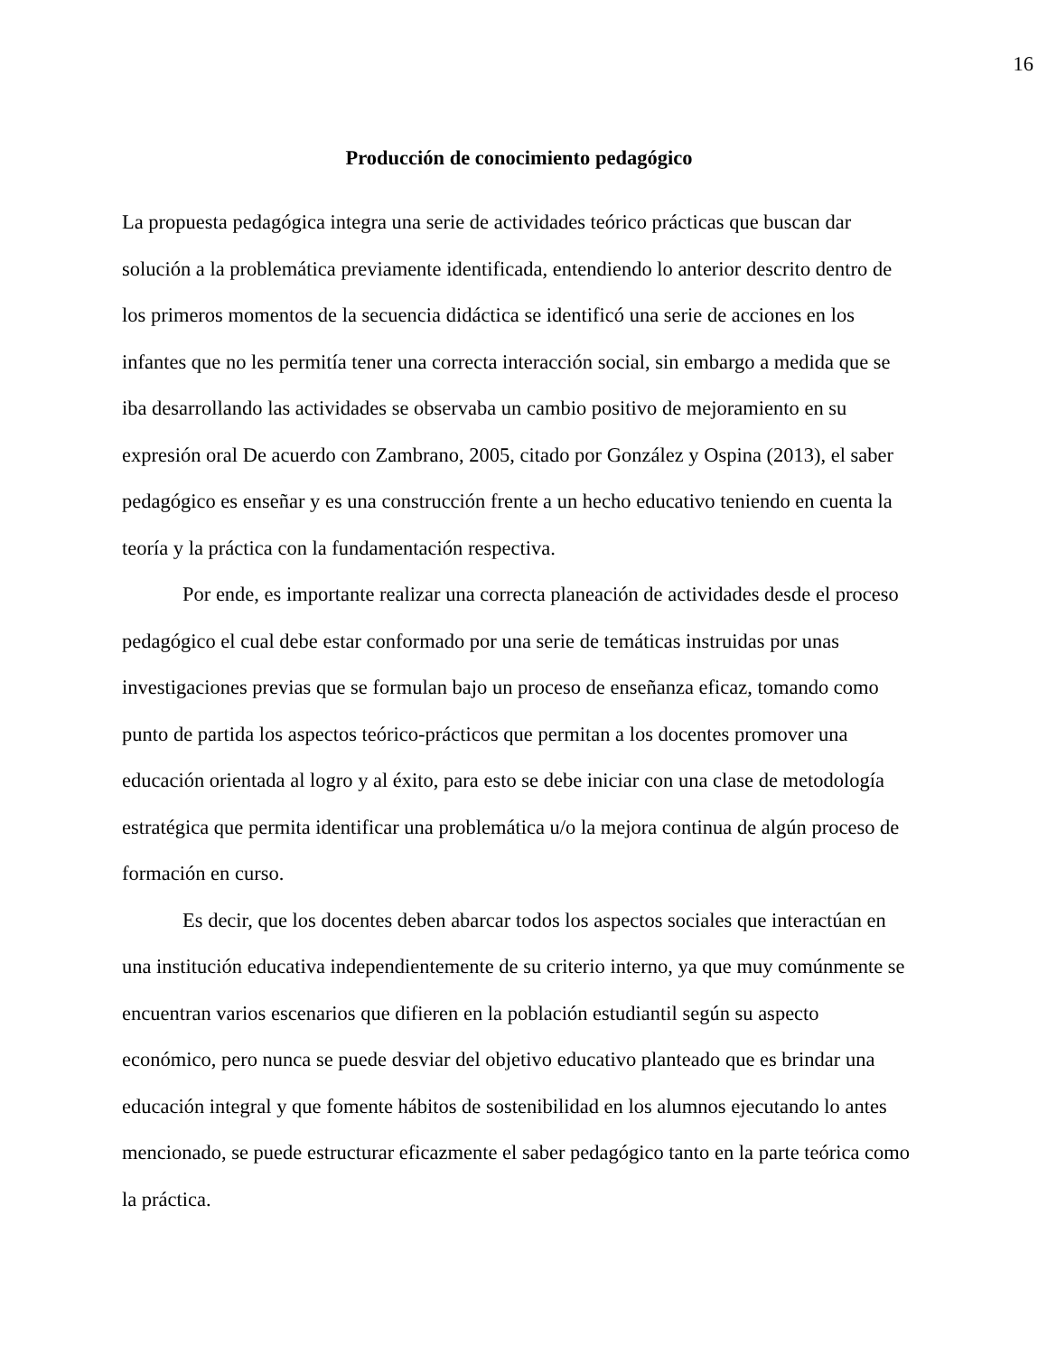16
Producción de conocimiento pedagógico
La propuesta pedagógica integra una serie de actividades teórico prácticas que buscan dar solución a la problemática previamente identificada, entendiendo lo anterior descrito dentro de los primeros momentos de la secuencia didáctica se identificó una serie de acciones en los infantes que no les permitía tener una correcta interacción social, sin embargo a medida que se iba desarrollando las actividades se observaba un cambio positivo de mejoramiento en su expresión oral De acuerdo con Zambrano, 2005, citado por González y Ospina (2013), el saber pedagógico es enseñar y es una construcción frente a un hecho educativo teniendo en cuenta la teoría y la práctica con la fundamentación respectiva.
Por ende, es importante realizar una correcta planeación de actividades desde el proceso pedagógico el cual debe estar conformado por una serie de temáticas instruidas por unas investigaciones previas que se formulan bajo un proceso de enseñanza eficaz, tomando como punto de partida los aspectos teórico-prácticos que permitan a los docentes promover una educación orientada al logro y al éxito, para esto se debe iniciar con una clase de metodología estratégica que permita identificar una problemática u/o la mejora continua de algún proceso de formación en curso.
Es decir, que los docentes deben abarcar todos los aspectos sociales que interactúan en una institución educativa independientemente de su criterio interno, ya que muy comúnmente se encuentran varios escenarios que difieren en la población estudiantil según su aspecto económico, pero nunca se puede desviar del objetivo educativo planteado que es brindar una educación integral y que fomente hábitos de sostenibilidad en los alumnos ejecutando lo antes mencionado, se puede estructurar eficazmente el saber pedagógico tanto en la parte teórica como la práctica.